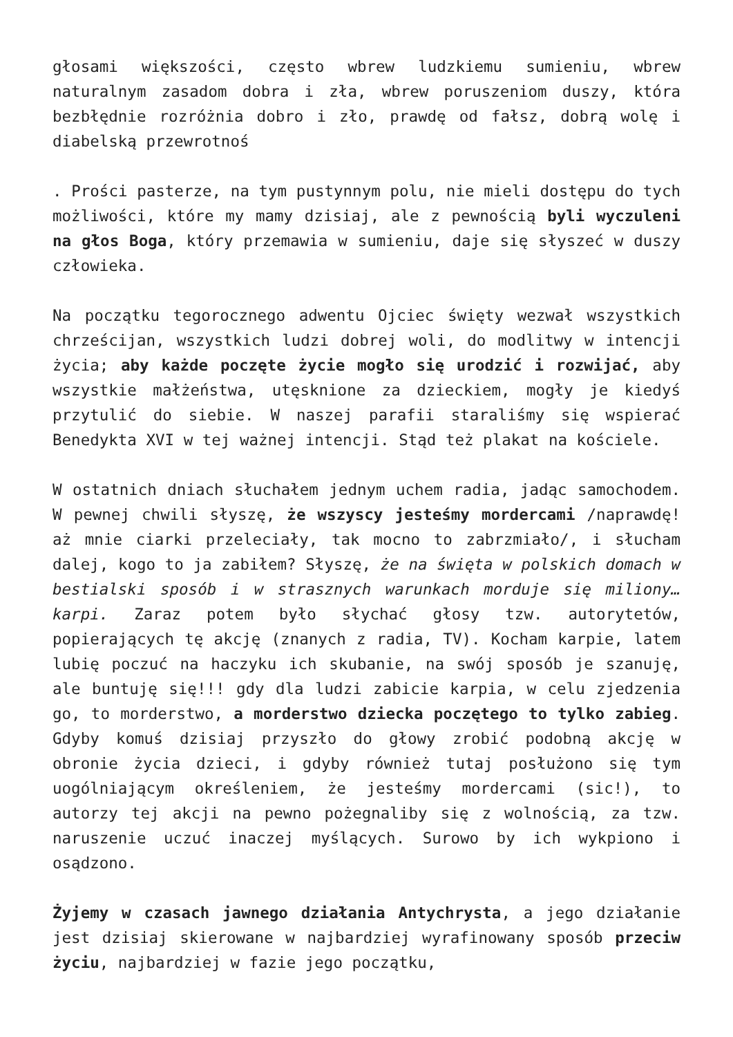głosami większości, często wbrew ludzkiemu sumieniu, wbrew naturalnym zasadom dobra i zła, wbrew poruszeniom duszy, która bezbłędnie rozróżnia dobro i zło, prawdę od fałsz, dobrą wolę i diabelską przewrotnoś
. Prości pasterze, na tym pustynnym polu, nie mieli dostępu do tych możliwości, które my mamy dzisiaj, ale z pewnością byli wyczuleni na głos Boga, który przemawia w sumieniu, daje się słyszeć w duszy człowieka.
Na początku tegorocznego adwentu Ojciec święty wezwał wszystkich chrześcijan, wszystkich ludzi dobrej woli, do modlitwy w intencji życia; aby każde poczęte życie mogło się urodzić i rozwijać, aby wszystkie małżeństwa, utęsknione za dzieckiem, mogły je kiedyś przytulić do siebie. W naszej parafii staraliśmy się wspierać Benedykta XVI w tej ważnej intencji. Stąd też plakat na kościele.
W ostatnich dniach słuchałem jednym uchem radia, jadąc samochodem. W pewnej chwili słyszę, że wszyscy jesteśmy mordercami /naprawdę! aż mnie ciarki przeleciały, tak mocno to zabrzmiało/, i słucham dalej, kogo to ja zabiłem? Słyszę, że na święta w polskich domach w bestialski sposób i w strasznych warunkach morduje się miliony… karpi. Zaraz potem było słychać głosy tzw. autorytetów, popierających tę akcję (znanych z radia, TV). Kocham karpie, latem lubię poczuć na haczyku ich skubanie, na swój sposób je szanuję, ale buntuję się!!! gdy dla ludzi zabicie karpia, w celu zjedzenia go, to morderstwo, a morderstwo dziecka poczętego to tylko zabieg. Gdyby komuś dzisiaj przyszło do głowy zrobić podobną akcję w obronie życia dzieci, i gdyby również tutaj posłużono się tym uogólniającym określeniem, że jesteśmy mordercami (sic!), to autorzy tej akcji na pewno pożegnaliby się z wolnością, za tzw. naruszenie uczuć inaczej myślących. Surowo by ich wykpiono i osądzono.
Żyjemy w czasach jawnego działania Antychrysta, a jego działanie jest dzisiaj skierowane w najbardziej wyrafinowany sposób przeciw życiu, najbardziej w fazie jego początku,